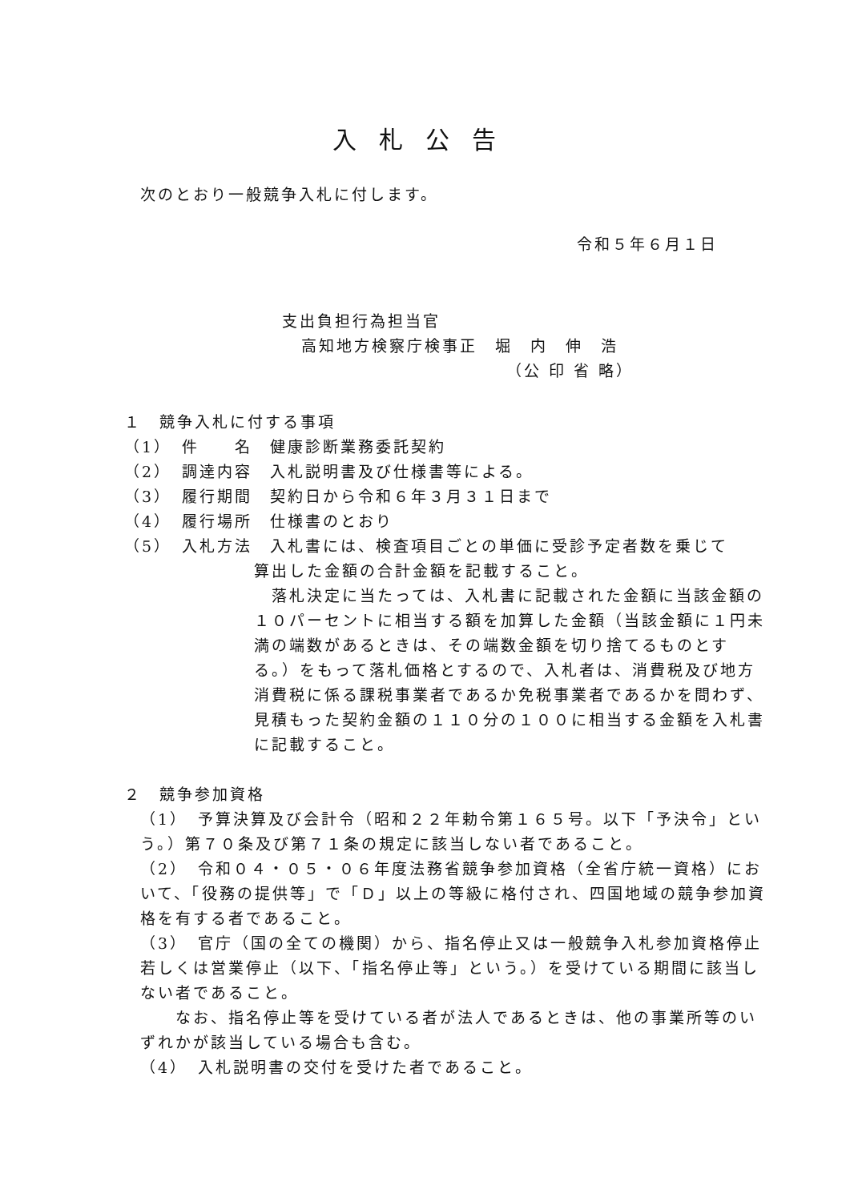入札公告
次のとおり一般競争入札に付します。
令和５年６月１日
支出負担行為担当官
高知地方検察庁検事正　堀　内　伸　浩
（公 印 省 略）
１　競争入札に付する事項
（1）　件　　名　健康診断業務委託契約
（2）　調達内容　入札説明書及び仕様書等による。
（3）　履行期間　契約日から令和６年３月３１日まで
（4）　履行場所　仕様書のとおり
（5）　入札方法　入札書には、検査項目ごとの単価に受診予定者数を乗じて
算出した金額の合計金額を記載すること。
　落札決定に当たっては、入札書に記載された金額に当該金額の１０パーセントに相当する額を加算した金額（当該金額に１円未満の端数があるときは、その端数金額を切り捨てるものとする。）をもって落札価格とするので、入札者は、消費税及び地方消費税に係る課税事業者であるか免税事業者であるかを問わず、見積もった契約金額の１１０分の１００に相当する金額を入札書に記載すること。
２　競争参加資格
（1）　予算決算及び会計令（昭和２２年勅令第１６５号。以下「予決令」という。）第７０条及び第７１条の規定に該当しない者であること。
（2）　令和０４・０５・０６年度法務省競争参加資格（全省庁統一資格）において、「役務の提供等」で「Ｄ」以上の等級に格付され、四国地域の競争参加資格を有する者であること。
（3）　官庁（国の全ての機関）から、指名停止又は一般競争入札参加資格停止若しくは営業停止（以下、「指名停止等」という。）を受けている期間に該当しない者であること。
　　なお、指名停止等を受けている者が法人であるときは、他の事業所等のいずれかが該当している場合も含む。
（4）　入札説明書の交付を受けた者であること。